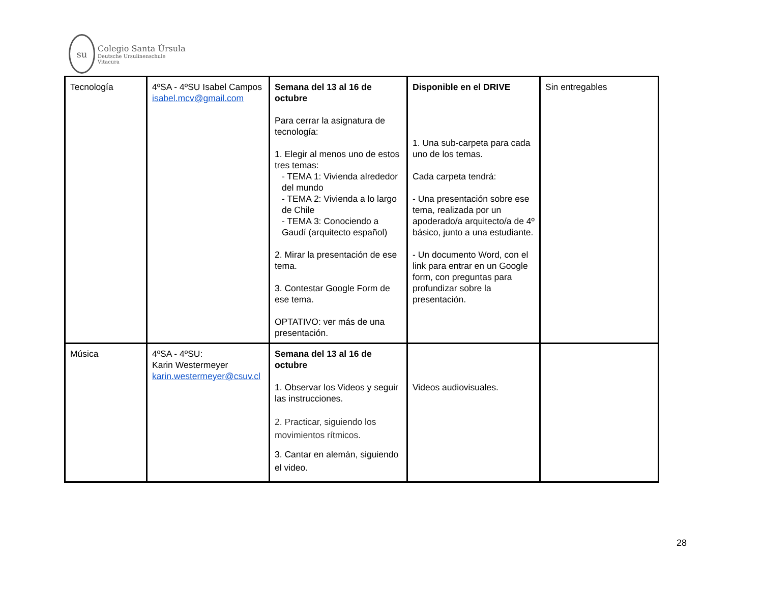su
Colegio Santa Úrsula
Deutsche Ursulinenschule
Vitacura
| Tecnología | 4ºSA - 4ºSU Isabel Campos isabel.mcv@gmail.com | Semana del 13 al 16 de octubre Para cerrar la asignatura de tecnología: 1. Elegir al menos uno de estos tres temas: - TEMA 1: Vivienda alrededor del mundo - TEMA 2: Vivienda a lo largo de Chile - TEMA 3: Conociendo a Gaudí (arquitecto español) 2. Mirar la presentación de ese tema. 3. Contestar Google Form de ese tema. OPTATIVO: ver más de una presentación. | Disponible en el DRIVE 1. Una sub-carpeta para cada uno de los temas. Cada carpeta tendrá: - Una presentación sobre ese tema, realizada por un apoderado/a arquitecto/a de 4º básico, junto a una estudiante. - Un documento Word, con el link para entrar en un Google form, con preguntas para profundizar sobre la presentación. | Sin entregables |
| Música | 4ºSA - 4ºSU: Karin Westermeyer karin.westermeyer@csuv.cl | Semana del 13 al 16 de octubre 1. Observar los Videos y seguir las instrucciones. 2. Practicar, siguiendo los movimientos rítmicos. 3. Cantar en alemán, siguiendo el video. | Videos audiovisuales. | |
28